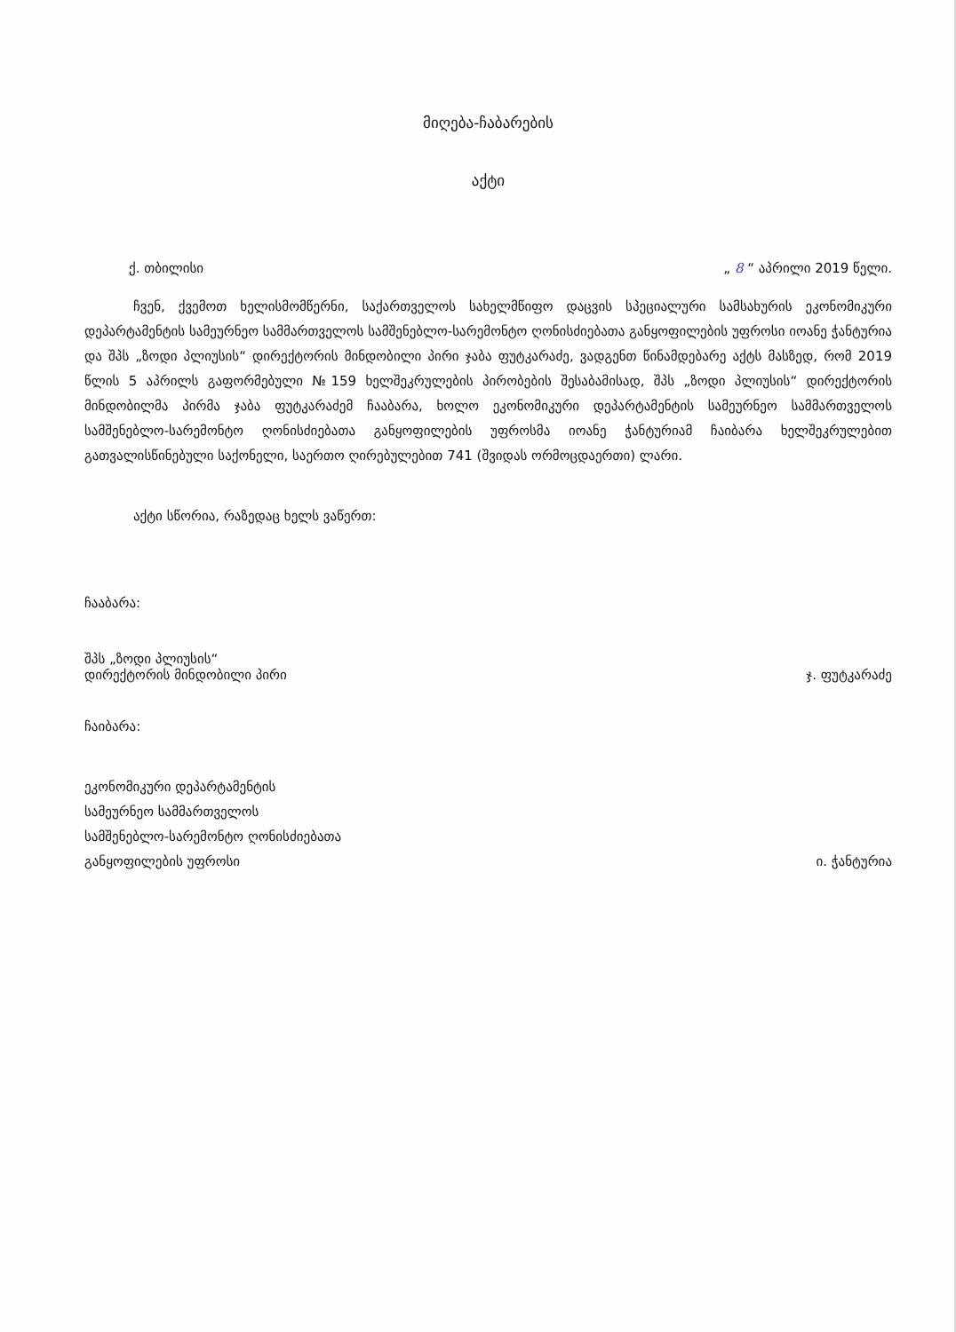მიღება-ჩაბარების
აქტი
ქ. თბილისი „ 8 “ აპრილი 2019 წელი.
ჩვენ, ქვემოთ ხელისმომწერნი, საქართველოს სახელმწიფო დაცვის სპეციალური სამსახურის ეკონომიკური დეპარტამენტის სამეურნეო სამმართველოს სამშენებლო-სარემონტო ღონისძიებათა განყოფილების უფროსი იოანე ჭანტურია და შპს „ზოდი პლიუსის“ დირექტორის მინდობილი პირი ჯაბა ფუტკარაძე, ვადგენთ წინამდებარე აქტს მასზედ, რომ 2019 წლის 5 აპრილს გაფორმებული №159 ხელშეკრულების პირობების შესაბამისად, შპს „ზოდი პლიუსის“ დირექტორის მინდობილმა პირმა ჯაბა ფუტკარაძემ ჩააბარა, ხოლო ეკონომიკური დეპარტამენტის სამეურნეო სამმართველოს სამშენებლო-სარემონტო ღონისძიებათა განყოფილების უფროსმა იოანე ჭანტურიამ ჩაიბარა ხელშეკრულებით გათვალისწინებული საქონელი, საერთო ღირებულებით 741 (შვიდას ორმოცდაერთი) ლარი.
აქტი სწორია, რაზედაც ხელს ვაწერთ:
ჩააბარა:
შპს „ზოდი პლიუსის“
დირექტორის მინდობილი პირი
ჯ. ფუტკარაძე
ჩაიბარა:
ეკონომიკური დეპარტამენტის
სამეურნეო სამმართველოს
სამშენებლო-სარემონტო ღონისძიებათა
განყოფილების უფროსი
ი. ჭანტურია